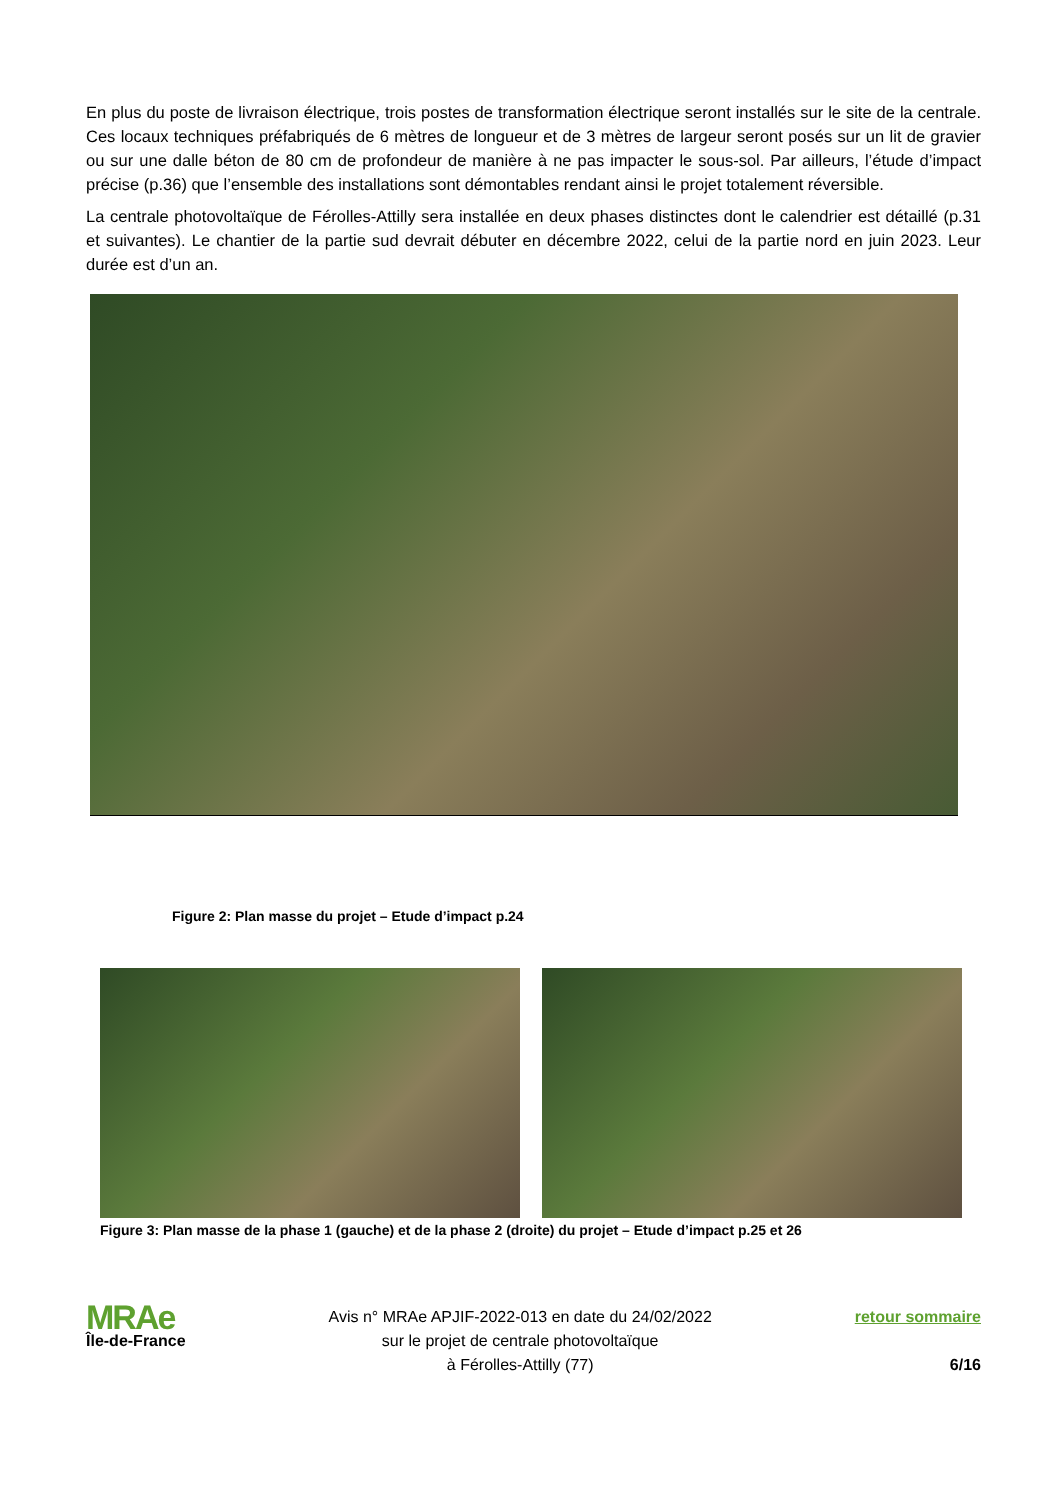En plus du poste de livraison électrique, trois postes de transformation électrique seront installés sur le site de la centrale. Ces locaux techniques préfabriqués de 6 mètres de longueur et de 3 mètres de largeur seront posés sur un lit de gravier ou sur une dalle béton de 80 cm de profondeur de manière à ne pas impacter le sous-sol. Par ailleurs, l’étude d’impact précise (p.36) que l’ensemble des installations sont démontables rendant ainsi le projet totalement réversible.
La centrale photovoltaïque de Férolles-Attilly sera installée en deux phases distinctes dont le calendrier est détaillé (p.31 et suivantes). Le chantier de la partie sud devrait débuter en décembre 2022, celui de la partie nord en juin 2023. Leur durée est d’un an.
Figure 2: Plan masse du projet – Etude d’impact p.24
Figure 3: Plan masse de la phase 1 (gauche) et de la phase 2 (droite) du projet – Etude d’impact p.25 et 26
MRAe
Île-de-France
Avis n° MRAe APJIF-2022-013 en date du 24/02/2022
sur le projet de centrale photovoltaïque
à Férolles-Attilly (77)
retour sommaire
6/16